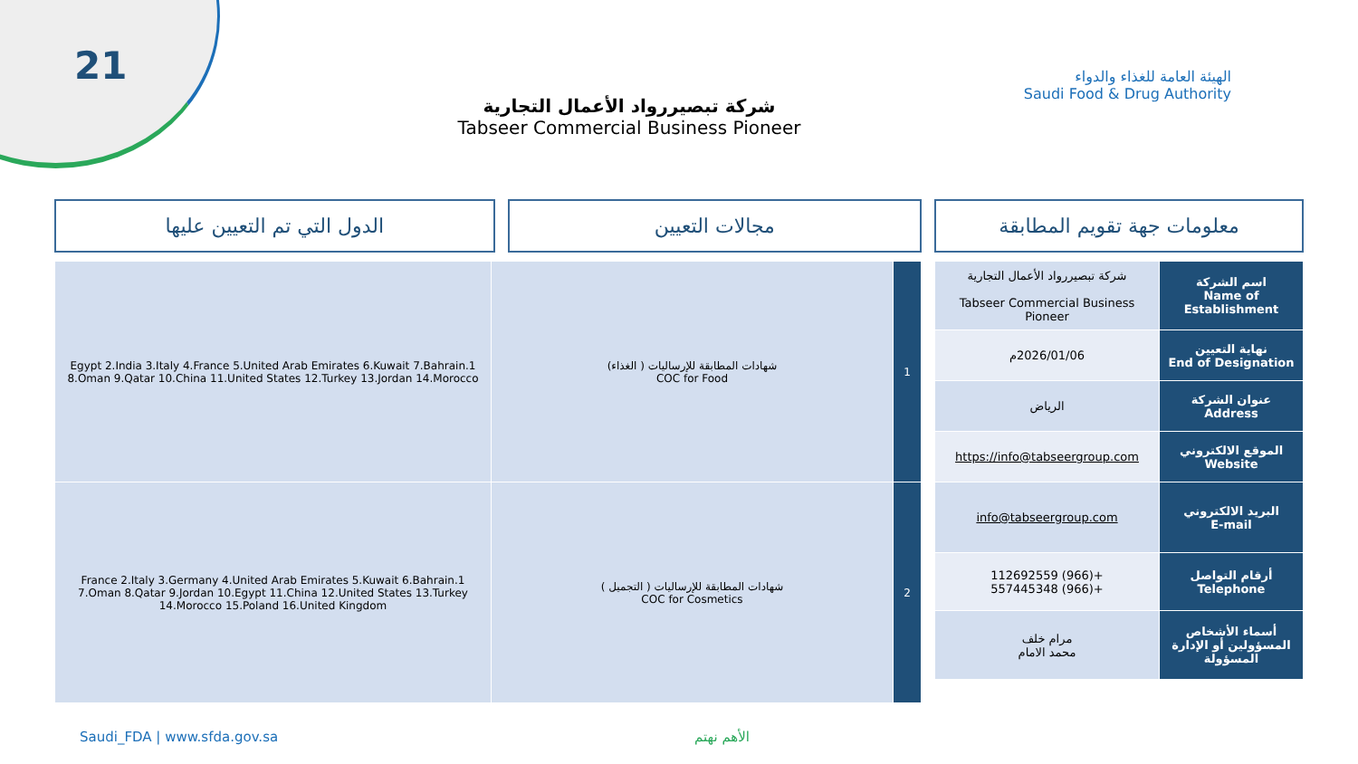21
الهيئة العامة للغذاء والدواء
Saudi Food & Drug Authority
شركة تبصيررواد الأعمال التجارية
Tabseer Commercial Business Pioneer
معلومات جهة تقويم المطابقة مجالات التعيين الدول التي تم التعيين عليها
| اسم الشركة Name of Establishment | شركة تبصيررواد الأعمال التجارية Tabseer Commercial Business Pioneer |
| نهاية التعيين End of Designation | 2026/01/06م |
| عنوان الشركة Address | الرياض |
| الموقع الالكتروني Website | https://info@tabseergroup.com |
| البريد الالكتروني E-mail | info@tabseergroup.com |
| أرقام التواصل Telephone | +(966) 112692559 +(966) 557445348 |
| أسماء الأشخاص المسؤولين أو الإدارة المسؤولة | مرام خلف محمد الامام |
| 1 | شهادات المطابقة للإرساليات ( الغذاء) COC for Food | 1.Egypt 2.India 3.Italy 4.France 5.United Arab Emirates 6.Kuwait 7.Bahrain 8.Oman 9.Qatar 10.China 11.United States 12.Turkey 13.Jordan 14.Morocco |
| 2 | شهادات المطابقة للإرساليات ( التجميل ) COC for Cosmetics | 1.France 2.Italy 3.Germany 4.United Arab Emirates 5.Kuwait 6.Bahrain 7.Oman 8.Qatar 9.Jordan 10.Egypt 11.China 12.United States 13.Turkey 14.Morocco 15.Poland 16.United Kingdom |
Saudi_FDA | www.sfda.gov.sa الأهم نهتم